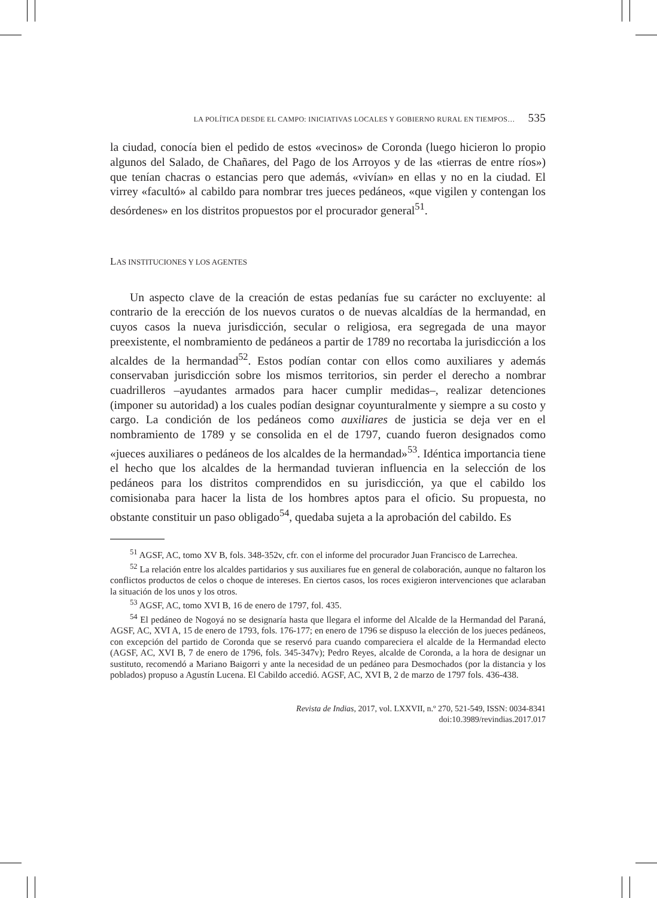LA POLÍTICA DESDE EL CAMPO: INICIATIVAS LOCALES Y GOBIERNO RURAL EN TIEMPOS… 535
la ciudad, conocía bien el pedido de estos «vecinos» de Coronda (luego hicieron lo propio algunos del Salado, de Chañares, del Pago de los Arroyos y de las «tierras de entre ríos») que tenían chacras o estancias pero que además, «vivían» en ellas y no en la ciudad. El virrey «facultó» al cabildo para nombrar tres jueces pedáneos, «que vigilen y contengan los desórdenes» en los distritos propuestos por el procurador general<sup>51</sup>.
LAS INSTITUCIONES Y LOS AGENTES
Un aspecto clave de la creación de estas pedanías fue su carácter no excluyente: al contrario de la erección de los nuevos curatos o de nuevas alcaldías de la hermandad, en cuyos casos la nueva jurisdicción, secular o religiosa, era segregada de una mayor preexistente, el nombramiento de pedáneos a partir de 1789 no recortaba la jurisdicción a los alcaldes de la hermandad<sup>52</sup>. Estos podían contar con ellos como auxiliares y además conservaban jurisdicción sobre los mismos territorios, sin perder el derecho a nombrar cuadrilleros –ayudantes armados para hacer cumplir medidas–, realizar detenciones (imponer su autoridad) a los cuales podían designar coyunturalmente y siempre a su costo y cargo. La condición de los pedáneos como auxiliares de justicia se deja ver en el nombramiento de 1789 y se consolida en el de 1797, cuando fueron designados como «jueces auxiliares o pedáneos de los alcaldes de la hermandad»<sup>53</sup>. Idéntica importancia tiene el hecho que los alcaldes de la hermandad tuvieran influencia en la selección de los pedáneos para los distritos comprendidos en su jurisdicción, ya que el cabildo los comisionaba para hacer la lista de los hombres aptos para el oficio. Su propuesta, no obstante constituir un paso obligado<sup>54</sup>, quedaba sujeta a la aprobación del cabildo. Es
<sup>51</sup> AGSF, AC, tomo XV B, fols. 348-352v, cfr. con el informe del procurador Juan Francisco de Larrechea.
<sup>52</sup> La relación entre los alcaldes partidarios y sus auxiliares fue en general de colaboración, aunque no faltaron los conflictos productos de celos o choque de intereses. En ciertos casos, los roces exigieron intervenciones que aclaraban la situación de los unos y los otros.
<sup>53</sup> AGSF, AC, tomo XVI B, 16 de enero de 1797, fol. 435.
<sup>54</sup> El pedáneo de Nogoyá no se designaría hasta que llegara el informe del Alcalde de la Hermandad del Paraná, AGSF, AC, XVI A, 15 de enero de 1793, fols. 176-177; en enero de 1796 se dispuso la elección de los jueces pedáneos, con excepción del partido de Coronda que se reservó para cuando compareciera el alcalde de la Hermandad electo (AGSF, AC, XVI B, 7 de enero de 1796, fols. 345-347v); Pedro Reyes, alcalde de Coronda, a la hora de designar un sustituto, recomendó a Mariano Baigorri y ante la necesidad de un pedáneo para Desmochados (por la distancia y los poblados) propuso a Agustín Lucena. El Cabildo accedió. AGSF, AC, XVI B, 2 de marzo de 1797 fols. 436-438.
Revista de Indias, 2017, vol. LXXVII, n.º 270, 521-549, ISSN: 0034-8341
doi:10.3989/revindias.2017.017